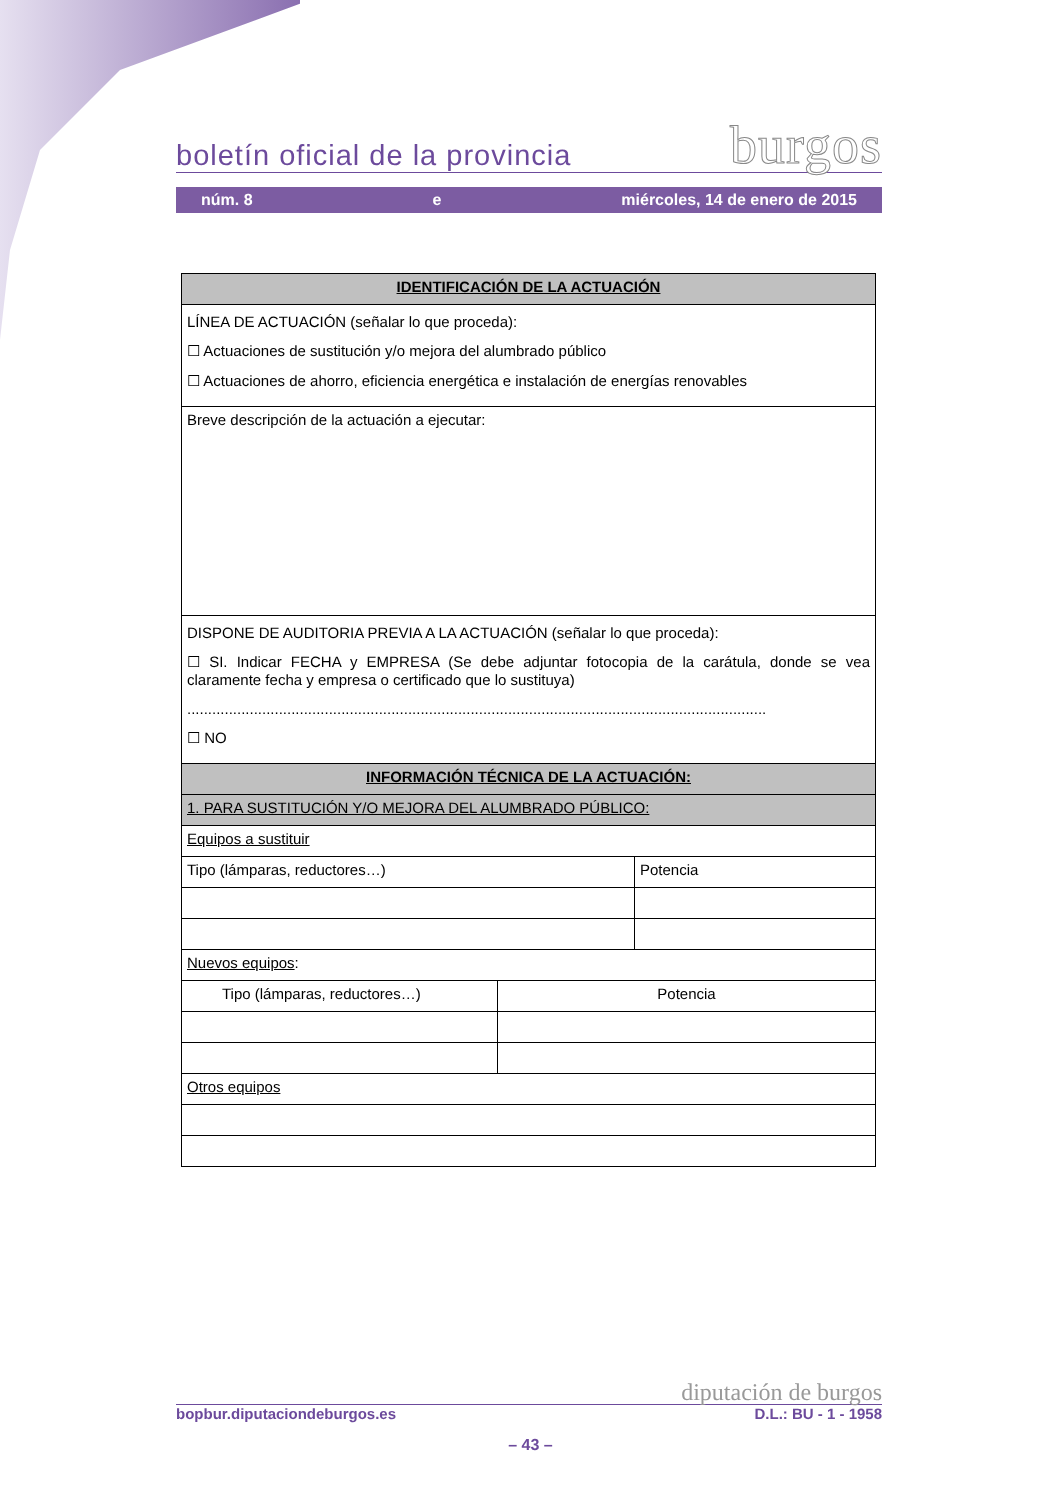boletín oficial de la provincia burgos
núm. 8 e miércoles, 14 de enero de 2015
| IDENTIFICACIÓN DE LA ACTUACIÓN | | |
| --- | --- | --- |
| LÍNEA DE ACTUACIÓN (señalar lo que proceda): ☐ Actuaciones de sustitución y/o mejora del alumbrado público ☐ Actuaciones de ahorro, eficiencia energética e instalación de energías renovables | | |
| Breve descripción de la actuación a ejecutar: | | |
| DISPONE DE AUDITORIA PREVIA A LA ACTUACIÓN (señalar lo que proceda): ☐ SI. Indicar FECHA y EMPRESA (Se debe adjuntar fotocopia de la carátula, donde se vea claramente fecha y empresa o certificado que lo sustituya) ........................................................................................................................................... ☐ NO | | |
| INFORMACIÓN TÉCNICA DE LA ACTUACIÓN: | | |
| 1. PARA SUSTITUCIÓN Y/O MEJORA DEL ALUMBRADO PÚBLICO: | | |
| Equipos a sustituir | | |
| Tipo (lámparas, reductores…) | | Potencia |
| Nuevos equipos : | | |
| Tipo (lámparas, reductores…) | Potencia | |
| Otros equipos | | |
diputación de burgos
bopbur.diputaciondeburgos.es D.L.: BU - 1 - 1958
– 43 –